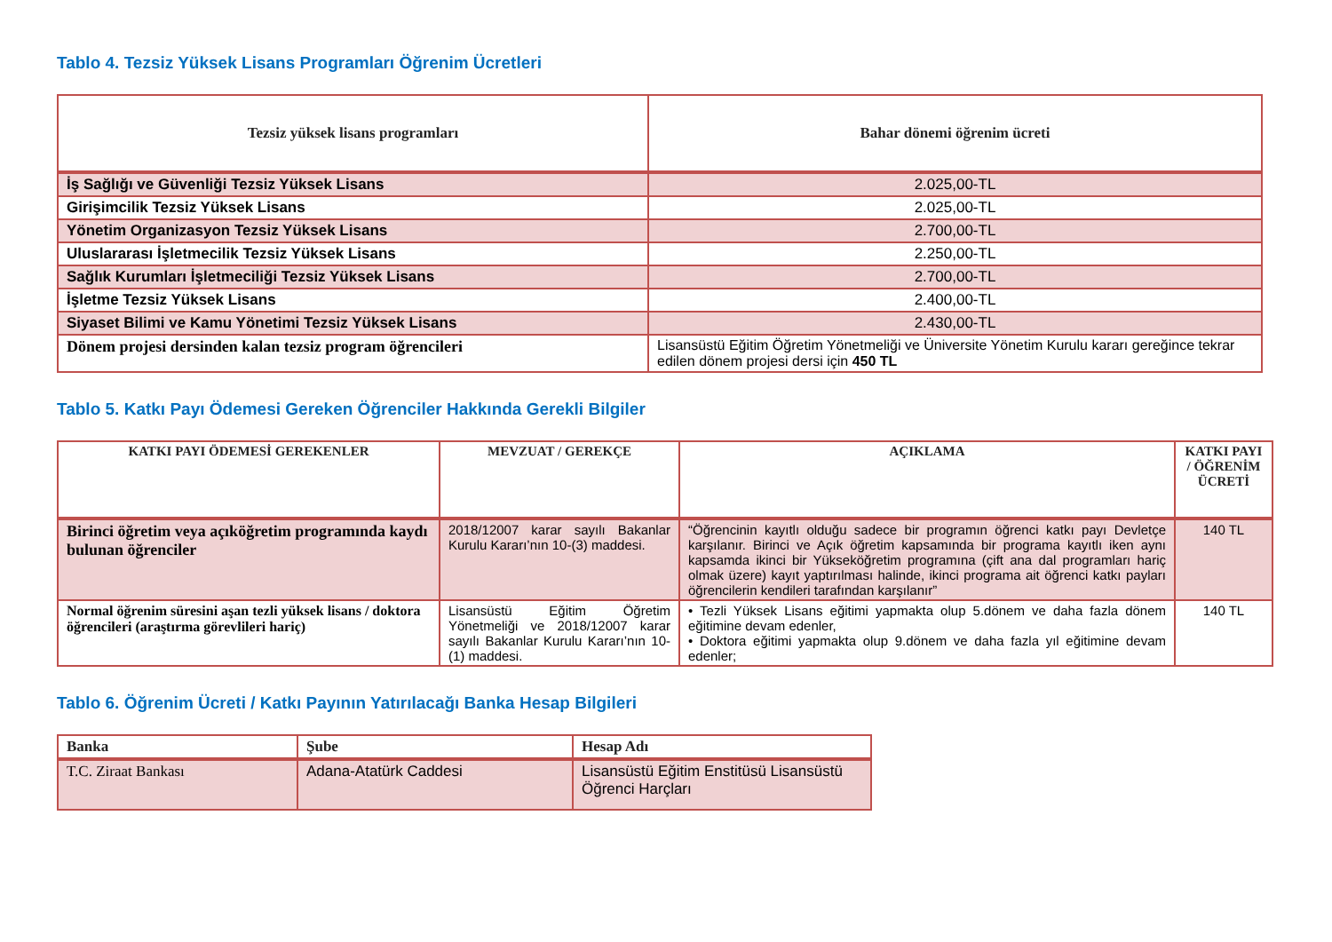Tablo 4. Tezsiz Yüksek Lisans Programları Öğrenim Ücretleri
| Tezsiz yüksek lisans programları | Bahar dönemi öğrenim ücreti |
| --- | --- |
| İş Sağlığı ve Güvenliği Tezsiz Yüksek Lisans | 2.025,00-TL |
| Girişimcilik Tezsiz Yüksek Lisans | 2.025,00-TL |
| Yönetim Organizasyon Tezsiz Yüksek Lisans | 2.700,00-TL |
| Uluslararası İşletmecilik Tezsiz Yüksek Lisans | 2.250,00-TL |
| Sağlık Kurumları İşletmeciliği Tezsiz Yüksek Lisans | 2.700,00-TL |
| İşletme Tezsiz Yüksek Lisans | 2.400,00-TL |
| Siyaset Bilimi ve Kamu Yönetimi Tezsiz Yüksek Lisans | 2.430,00-TL |
| Dönem projesi dersinden kalan tezsiz program öğrencileri | Lisansüstü Eğitim Öğretim Yönetmeliği ve Üniversite Yönetim Kurulu kararı gereğince tekrar edilen dönem projesi dersi için 450 TL |
Tablo 5. Katkı Payı Ödemesi Gereken Öğrenciler Hakkında Gerekli Bilgiler
| KATKI PAYI ÖDEMESİ GEREKENLER | MEVZUAT / GEREKÇE | AÇIKLAMA | KATKI PAYI / ÖĞRENİM ÜCRETİ |
| --- | --- | --- | --- |
| Birinci öğretim veya açıköğretim programında kaydı bulunan öğrenciler | 2018/12007 karar sayılı Bakanlar Kurulu Kararı’nın 10-(3) maddesi. | “Öğrencinin kayıtlı olduğu sadece bir programın öğrenci katkı payı Devletçe karşılanır. Birinci ve Açık öğretim kapsamında bir programa kayıtlı iken aynı kapsamda ikinci bir Yükseköğretim programına (çift ana dal programları hariç olmak üzere) kayıt yaptırılması halinde, ikinci programa ait öğrenci katkı payları öğrencilerin kendileri tarafından karşılanır” | 140 TL |
| Normal öğrenim süresini aşan tezli yüksek lisans / doktora öğrencileri (araştırma görevlileri hariç) | Lisansüstü Eğitim Öğretim Yönetmeliği ve 2018/12007 karar sayılı Bakanlar Kurulu Kararı’nın 10-(1) maddesi. | • Tezli Yüksek Lisans eğitimi yapmakta olup 5.dönem ve daha fazla dönem eğitimine devam edenler, • Doktora eğitimi yapmakta olup 9.dönem ve daha fazla yıl eğitimine devam edenler; | 140 TL |
Tablo 6. Öğrenim Ücreti / Katkı Payının Yatırılacağı Banka Hesap Bilgileri
| Banka | Şube | Hesap Adı |
| --- | --- | --- |
| T.C. Ziraat Bankası | Adana-Atatürk Caddesi | Lisansüstü Eğitim Enstitüsü Lisansüstü Öğrenci Harçları |